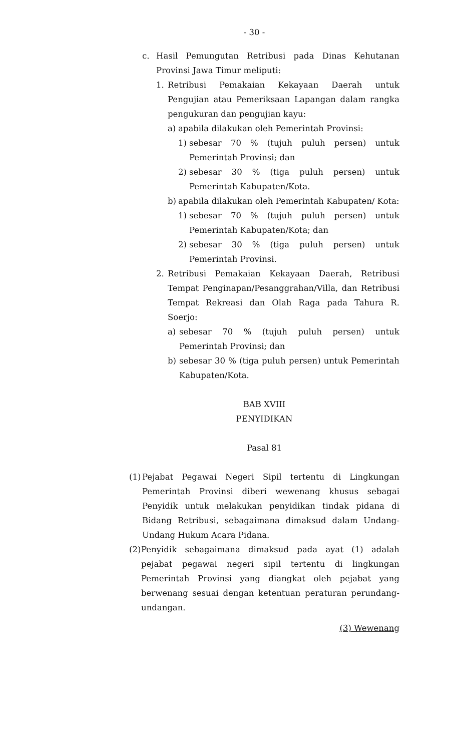- 30 -
c. Hasil Pemungutan Retribusi pada Dinas Kehutanan Provinsi Jawa Timur meliputi:
1. Retribusi Pemakaian Kekayaan Daerah untuk Pengujian atau Pemeriksaan Lapangan dalam rangka pengukuran dan pengujian kayu:
a) apabila dilakukan oleh Pemerintah Provinsi:
1) sebesar 70 % (tujuh puluh persen) untuk Pemerintah Provinsi; dan
2) sebesar 30 % (tiga puluh persen) untuk Pemerintah Kabupaten/Kota.
b) apabila dilakukan oleh Pemerintah Kabupaten/ Kota:
1) sebesar 70 % (tujuh puluh persen) untuk Pemerintah Kabupaten/Kota; dan
2) sebesar 30 % (tiga puluh persen) untuk Pemerintah Provinsi.
2. Retribusi Pemakaian Kekayaan Daerah, Retribusi Tempat Penginapan/Pesanggrahan/Villa, dan Retribusi Tempat Rekreasi dan Olah Raga pada Tahura R. Soerjo:
a) sebesar 70 % (tujuh puluh persen) untuk Pemerintah Provinsi; dan
b) sebesar 30 % (tiga puluh persen) untuk Pemerintah Kabupaten/Kota.
BAB XVIII
PENYIDIKAN
Pasal 81
(1)
Pejabat Pegawai Negeri Sipil tertentu di Lingkungan Pemerintah Provinsi diberi wewenang khusus sebagai Penyidik untuk melakukan penyidikan tindak pidana di Bidang Retribusi, sebagaimana dimaksud dalam Undang-Undang Hukum Acara Pidana.
(2)
Penyidik sebagaimana dimaksud pada ayat (1) adalah pejabat pegawai negeri sipil tertentu di lingkungan Pemerintah Provinsi yang diangkat oleh pejabat yang berwenang sesuai dengan ketentuan peraturan perundang-undangan.
(3) Wewenang